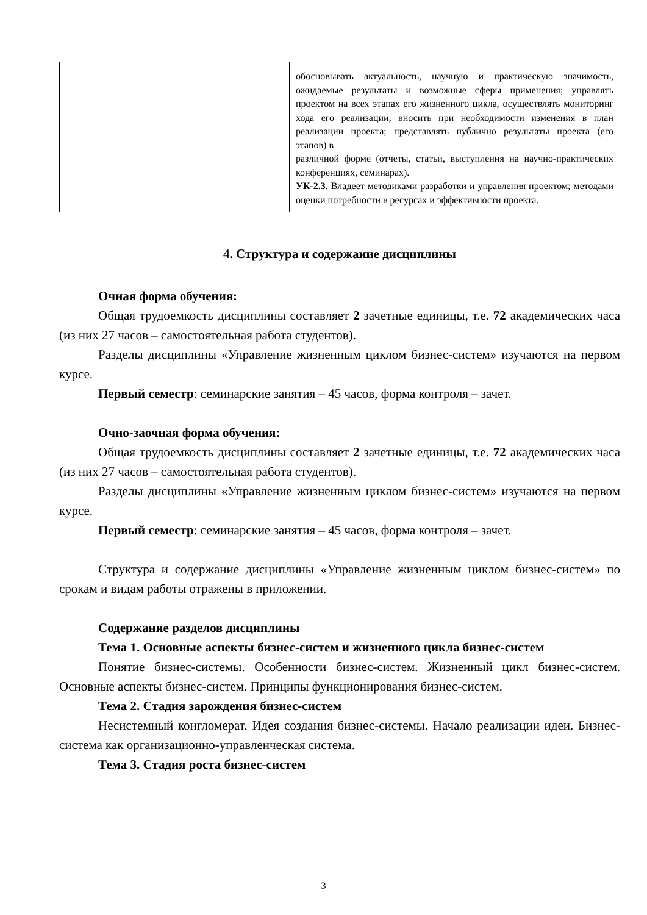| | | обосновывать актуальность, научную и практическую значимость, ожидаемые результаты и возможные сферы применения; управлять проектом на всех этапах его жизненного цикла, осуществлять мониторинг хода его реализации, вносить при необходимости изменения в план реализации проекта; представлять публично результаты проекта (его этапов) в различной форме (отчеты, статьи, выступления на научно-практических конференциях, семинарах). УК-2.3. Владеет методиками разработки и управления проектом; методами оценки потребности в ресурсах и эффективности проекта. |
4. Структура и содержание дисциплины
Очная форма обучения:
Общая трудоемкость дисциплины составляет 2 зачетные единицы, т.е. 72 академических часа (из них 27 часов – самостоятельная работа студентов).
Разделы дисциплины «Управление жизненным циклом бизнес-систем» изучаются на первом курсе.
Первый семестр: семинарские занятия – 45 часов, форма контроля – зачет.
Очно-заочная форма обучения:
Общая трудоемкость дисциплины составляет 2 зачетные единицы, т.е. 72 академических часа (из них 27 часов – самостоятельная работа студентов).
Разделы дисциплины «Управление жизненным циклом бизнес-систем» изучаются на первом курсе.
Первый семестр: семинарские занятия – 45 часов, форма контроля – зачет.
Структура и содержание дисциплины «Управление жизненным циклом бизнес-систем» по срокам и видам работы отражены в приложении.
Содержание разделов дисциплины
Тема 1. Основные аспекты бизнес-систем и жизненного цикла бизнес-систем
Понятие бизнес-системы. Особенности бизнес-систем. Жизненный цикл бизнес-систем. Основные аспекты бизнес-систем. Принципы функционирования бизнес-систем.
Тема 2. Стадия зарождения бизнес-систем
Несистемный конгломерат. Идея создания бизнес-системы. Начало реализации идеи. Бизнес-система как организационно-управленческая система.
Тема 3. Стадия роста бизнес-систем
3